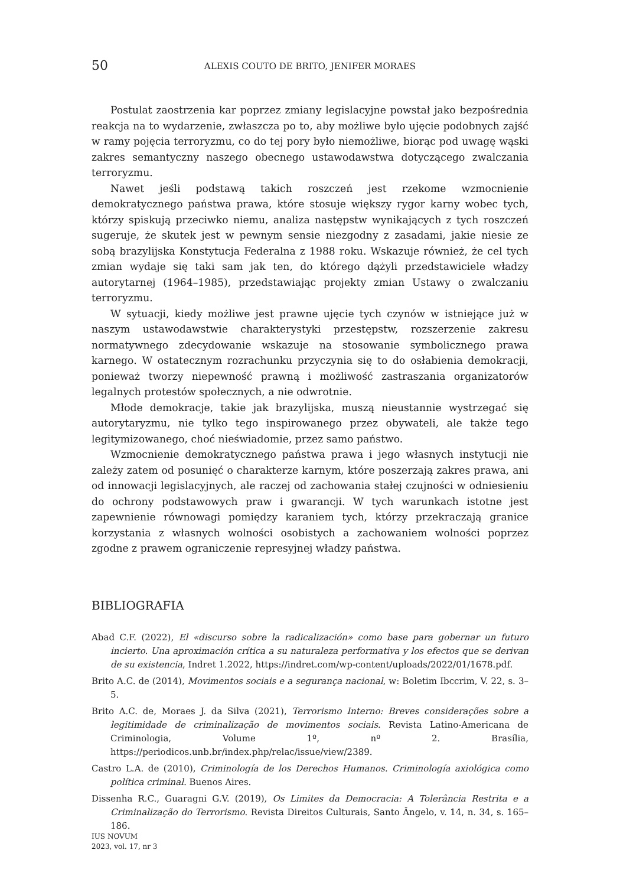50 ALEXIS COUTO DE BRITO, JENIFER MORAES
Postulat zaostrzenia kar poprzez zmiany legislacyjne powstał jako bezpośrednia reakcja na to wydarzenie, zwłaszcza po to, aby możliwe było ujęcie podobnych zajść w ramy pojęcia terroryzmu, co do tej pory było niemożliwe, biorąc pod uwagę wąski zakres semantyczny naszego obecnego ustawodawstwa dotyczącego zwalczania terroryzmu.
Nawet jeśli podstawą takich roszczeń jest rzekome wzmocnienie demokratycznego państwa prawa, które stosuje większy rygor karny wobec tych, którzy spiskują przeciwko niemu, analiza następstw wynikających z tych roszczeń sugeruje, że skutek jest w pewnym sensie niezgodny z zasadami, jakie niesie ze sobą brazylijska Konstytucja Federalna z 1988 roku. Wskazuje również, że cel tych zmian wydaje się taki sam jak ten, do którego dążyli przedstawiciele władzy autorytarnej (1964–1985), przedstawiając projekty zmian Ustawy o zwalczaniu terroryzmu.
W sytuacji, kiedy możliwe jest prawne ujęcie tych czynów w istniejące już w naszym ustawodawstwie charakterystyki przestępstw, rozszerzenie zakresu normatywnego zdecydowanie wskazuje na stosowanie symbolicznego prawa karnego. W ostatecznym rozrachunku przyczynia się to do osłabienia demokracji, ponieważ tworzy niepewność prawną i możliwość zastraszania organizatorów legalnych protestów społecznych, a nie odwrotnie.
Młode demokracje, takie jak brazylijska, muszą nieustannie wystrzegać się autorytaryzmu, nie tylko tego inspirowanego przez obywateli, ale także tego legitymizowanego, choć nieświadomie, przez samo państwo.
Wzmocnienie demokratycznego państwa prawa i jego własnych instytucji nie zależy zatem od posunięć o charakterze karnym, które poszerzają zakres prawa, ani od innowacji legislacyjnych, ale raczej od zachowania stałej czujności w odniesieniu do ochrony podstawowych praw i gwarancji. W tych warunkach istotne jest zapewnienie równowagi pomiędzy karaniem tych, którzy przekraczają granice korzystania z własnych wolności osobistych a zachowaniem wolności poprzez zgodne z prawem ograniczenie represyjnej władzy państwa.
BIBLIOGRAFIA
Abad C.F. (2022), El «discurso sobre la radicalización» como base para gobernar un futuro incierto. Una aproximación crítica a su naturaleza performativa y los efectos que se derivan de su existencia, Indret 1.2022, https://indret.com/wp-content/uploads/2022/01/1678.pdf.
Brito A.C. de (2014), Movimentos sociais e a segurança nacional, w: Boletim Ibccrim, V. 22, s. 3–5.
Brito A.C. de, Moraes J. da Silva (2021), Terrorismo Interno: Breves considerações sobre a legitimidade de criminalização de movimentos sociais. Revista Latino-Americana de Criminologia, Volume 1º, nº 2. Brasília, https://periodicos.unb.br/index.php/relac/issue/view/2389.
Castro L.A. de (2010), Criminología de los Derechos Humanos. Criminología axiológica como política criminal. Buenos Aires.
Dissenha R.C., Guaragni G.V. (2019), Os Limites da Democracia: A Tolerância Restrita e a Criminalização do Terrorismo. Revista Direitos Culturais, Santo Ângelo, v. 14, n. 34, s. 165–186.
IUS NOVUM
2023, vol. 17, nr 3